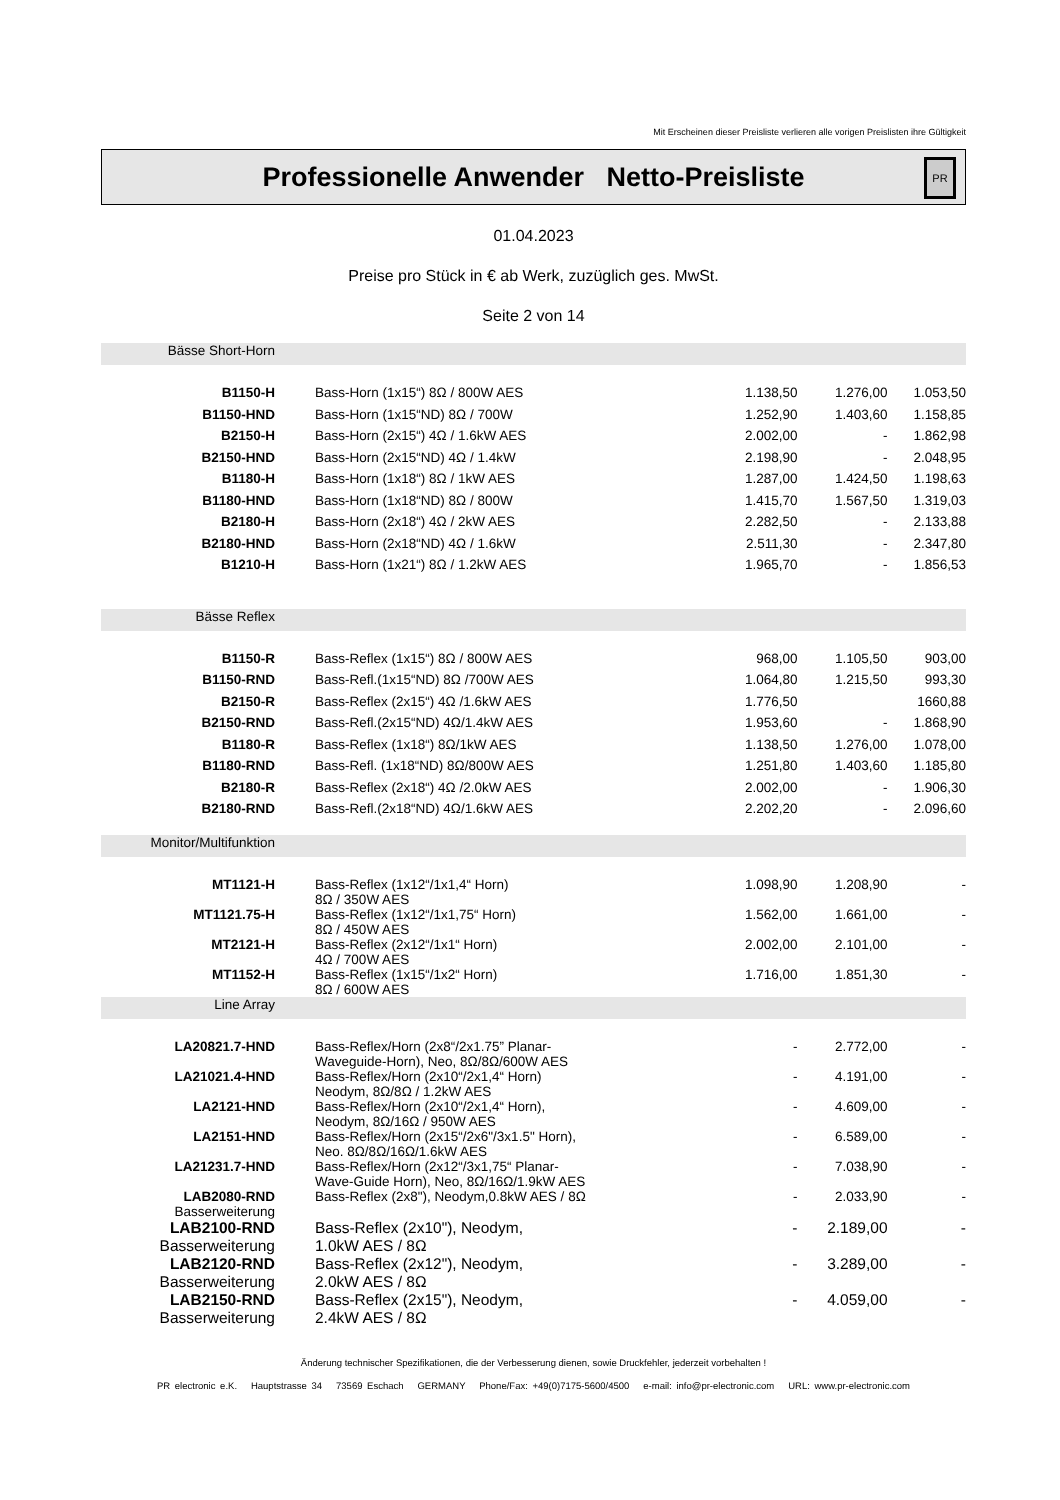Mit Erscheinen dieser Preisliste verlieren alle vorigen Preislisten ihre Gültigkeit
Professionelle Anwender Netto-Preisliste
PR
01.04.2023
Preise pro Stück in € ab Werk, zuzüglich ges. MwSt.
Seite 2 von 14
| Bässe Short-Horn | | | | |
| B1150-H | Bass-Horn (1x15“) 8Ω / 800W AES | 1.138,50 | 1.276,00 | 1.053,50 |
| B1150-HND | Bass-Horn (1x15“ND) 8Ω / 700W | 1.252,90 | 1.403,60 | 1.158,85 |
| B2150-H | Bass-Horn (2x15“) 4Ω / 1.6kW AES | 2.002,00 | - | 1.862,98 |
| B2150-HND | Bass-Horn (2x15“ND) 4Ω / 1.4kW | 2.198,90 | - | 2.048,95 |
| B1180-H | Bass-Horn (1x18“) 8Ω / 1kW AES | 1.287,00 | 1.424,50 | 1.198,63 |
| B1180-HND | Bass-Horn (1x18“ND) 8Ω / 800W | 1.415,70 | 1.567,50 | 1.319,03 |
| B2180-H | Bass-Horn (2x18“) 4Ω / 2kW AES | 2.282,50 | - | 2.133,88 |
| B2180-HND | Bass-Horn (2x18“ND) 4Ω / 1.6kW | 2.511,30 | - | 2.347,80 |
| B1210-H | Bass-Horn (1x21“) 8Ω / 1.2kW AES | 1.965,70 | - | 1.856,53 |
| Bässe Reflex | | | | |
| B1150-R | Bass-Reflex (1x15“) 8Ω / 800W AES | 968,00 | 1.105,50 | 903,00 |
| B1150-RND | Bass-Refl.(1x15“ND) 8Ω /700W AES | 1.064,80 | 1.215,50 | 993,30 |
| B2150-R | Bass-Reflex (2x15“) 4Ω /1.6kW AES | 1.776,50 | | 1660,88 |
| B2150-RND | Bass-Refl.(2x15“ND) 4Ω/1.4kW AES | 1.953,60 | - | 1.868,90 |
| B1180-R | Bass-Reflex (1x18“) 8Ω/1kW AES | 1.138,50 | 1.276,00 | 1.078,00 |
| B1180-RND | Bass-Refl. (1x18“ND) 8Ω/800W AES | 1.251,80 | 1.403,60 | 1.185,80 |
| B2180-R | Bass-Reflex (2x18“) 4Ω /2.0kW AES | 2.002,00 | - | 1.906,30 |
| B2180-RND | Bass-Refl.(2x18“ND) 4Ω/1.6kW AES | 2.202,20 | - | 2.096,60 |
| Monitor/Multifunktion | | | | |
| MT1121-H | Bass-Reflex (1x12“/1x1,4“ Horn) 8Ω / 350W AES | 1.098,90 | 1.208,90 | - |
| MT1121.75-H | Bass-Reflex (1x12“/1x1,75“ Horn) 8Ω / 450W AES | 1.562,00 | 1.661,00 | - |
| MT2121-H | Bass-Reflex (2x12“/1x1“ Horn) 4Ω / 700W AES | 2.002,00 | 2.101,00 | - |
| MT1152-H | Bass-Reflex (1x15“/1x2“ Horn) 8Ω / 600W AES | 1.716,00 | 1.851,30 | - |
| Line Array | | | | |
| LA20821.7-HND | Bass-Reflex/Horn (2x8“/2x1.75” Planar- Waveguide-Horn), Neo, 8Ω/8Ω/600W AES | - | 2.772,00 | - |
| LA21021.4-HND | Bass-Reflex/Horn (2x10“/2x1,4“ Horn) Neodym, 8Ω/8Ω / 1.2kW AES | - | 4.191,00 | - |
| LA2121-HND | Bass-Reflex/Horn (2x10“/2x1,4“ Horn), Neodym, 8Ω/16Ω / 950W AES | - | 4.609,00 | - |
| LA2151-HND | Bass-Reflex/Horn (2x15“/2x6"/3x1.5" Horn), Neo. 8Ω/8Ω/16Ω/1.6kW AES | - | 6.589,00 | - |
| LA21231.7-HND | Bass-Reflex/Horn (2x12“/3x1,75“ Planar- Wave-Guide Horn), Neo, 8Ω/16Ω/1.9kW AES | - | 7.038,90 | - |
| LAB2080-RND Basserweiterung | Bass-Reflex (2x8"), Neodym,0.8kW AES / 8Ω | - | 2.033,90 | - |
| LAB2100-RND Basserweiterung | Bass-Reflex (2x10"), Neodym, 1.0kW AES / 8Ω | - | 2.189,00 | - |
| LAB2120-RND Basserweiterung | Bass-Reflex (2x12"), Neodym, 2.0kW AES / 8Ω | - | 3.289,00 | - |
| LAB2150-RND Basserweiterung | Bass-Reflex (2x15"), Neodym, 2.4kW AES / 8Ω | - | 4.059,00 | - |
Änderung technischer Spezifikationen, die der Verbesserung dienen, sowie Druckfehler, jederzeit vorbehalten !
PR electronic e.K. Hauptstrasse 34 73569 Eschach GERMANY Phone/Fax: +49(0)7175-5600/4500 e-mail: info@pr-electronic.com URL: www.pr-electronic.com